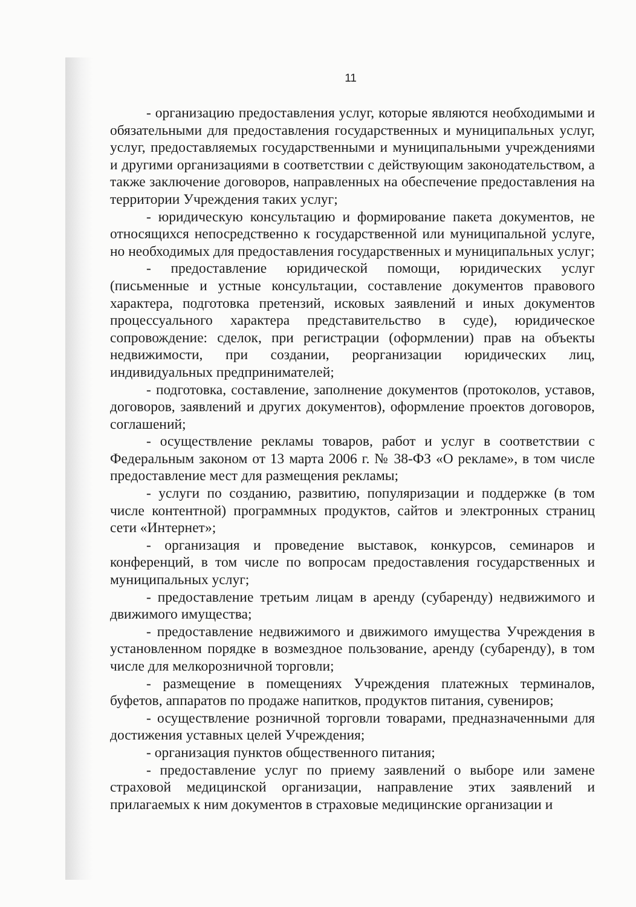11
- организацию предоставления услуг, которые являются необходимыми и обязательными для предоставления государственных и муниципальных услуг, услуг, предоставляемых государственными и муниципальными учреждениями и другими организациями в соответствии с действующим законодательством, а также заключение договоров, направленных на обеспечение предоставления на территории Учреждения таких услуг;
- юридическую консультацию и формирование пакета документов, не относящихся непосредственно к государственной или муниципальной услуге, но необходимых для предоставления государственных и муниципальных услуг;
- предоставление юридической помощи, юридических услуг (письменные и устные консультации, составление документов правового характера, подготовка претензий, исковых заявлений и иных документов процессуального характера представительство в суде), юридическое сопровождение: сделок, при регистрации (оформлении) прав на объекты недвижимости, при создании, реорганизации юридических лиц, индивидуальных предпринимателей;
- подготовка, составление, заполнение документов (протоколов, уставов, договоров, заявлений и других документов), оформление проектов договоров, соглашений;
- осуществление рекламы товаров, работ и услуг в соответствии с Федеральным законом от 13 марта 2006 г. № 38-ФЗ «О рекламе», в том числе предоставление мест для размещения рекламы;
- услуги по созданию, развитию, популяризации и поддержке (в том числе контентной) программных продуктов, сайтов и электронных страниц сети «Интернет»;
- организация и проведение выставок, конкурсов, семинаров и конференций, в том числе по вопросам предоставления государственных и муниципальных услуг;
- предоставление третьим лицам в аренду (субаренду) недвижимого и движимого имущества;
- предоставление недвижимого и движимого имущества Учреждения в установленном порядке в возмездное пользование, аренду (субаренду), в том числе для мелкорозничной торговли;
- размещение в помещениях Учреждения платежных терминалов, буфетов, аппаратов по продаже напитков, продуктов питания, сувениров;
- осуществление розничной торговли товарами, предназначенными для достижения уставных целей Учреждения;
- организация пунктов общественного питания;
- предоставление услуг по приему заявлений о выборе или замене страховой медицинской организации, направление этих заявлений и прилагаемых к ним документов в страховые медицинские организации и